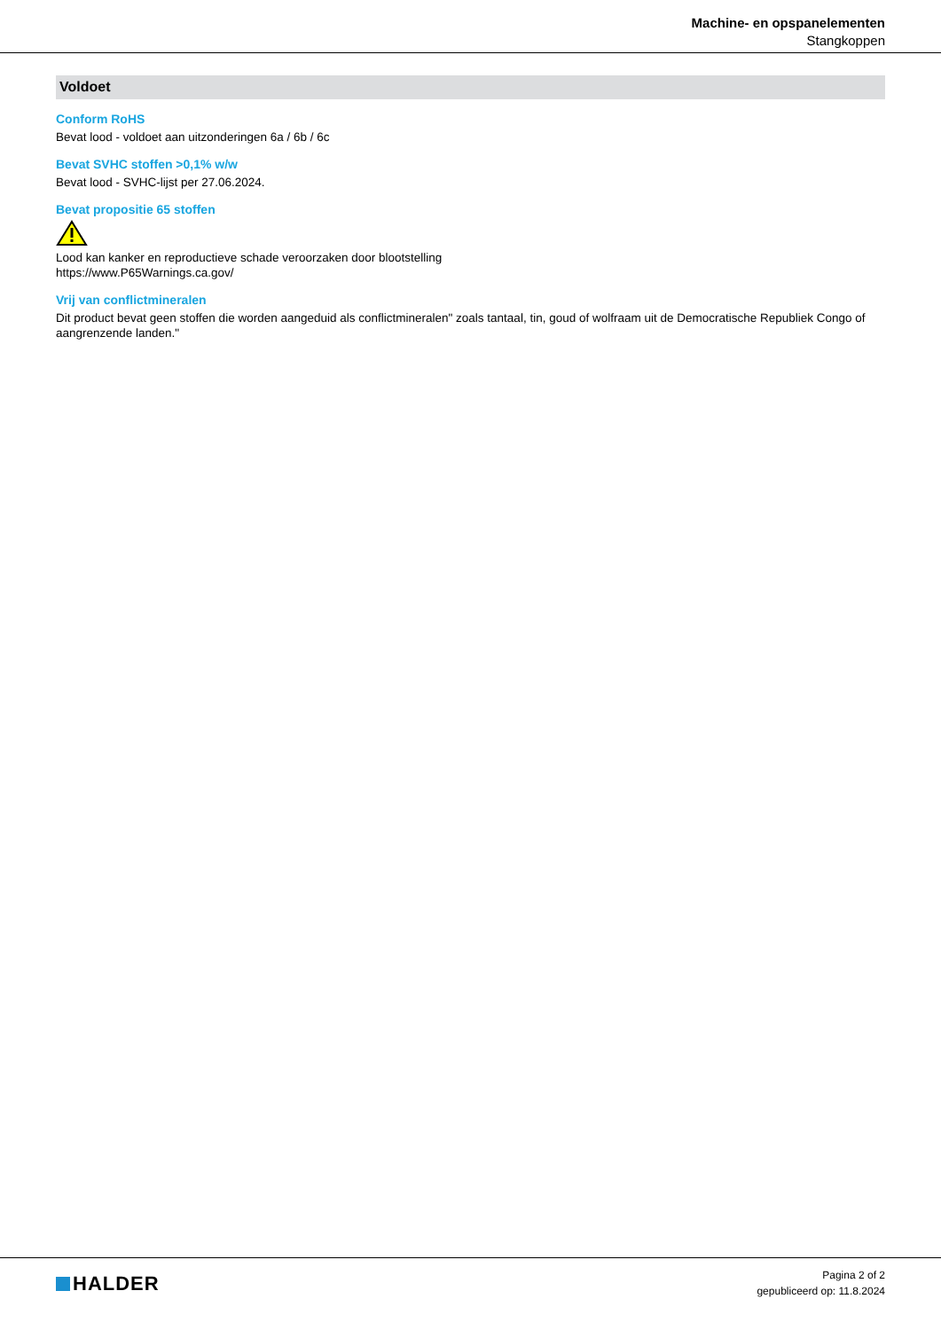Machine- en opspanelementen
Stangkoppen
Voldoet
Conform RoHS
Bevat lood - voldoet aan uitzonderingen 6a / 6b / 6c
Bevat SVHC stoffen >0,1% w/w
Bevat lood - SVHC-lijst per 27.06.2024.
Bevat propositie 65 stoffen
Lood kan kanker en reproductieve schade veroorzaken door blootstelling
https://www.P65Warnings.ca.gov/
Vrij van conflictmineralen
Dit product bevat geen stoffen die worden aangeduid als conflictmineralen" zoals tantaal, tin, goud of wolfraam uit de Democratische Republiek Congo of aangrenzende landen."
HALDER
Pagina 2 of 2
gepubliceerd op: 11.8.2024